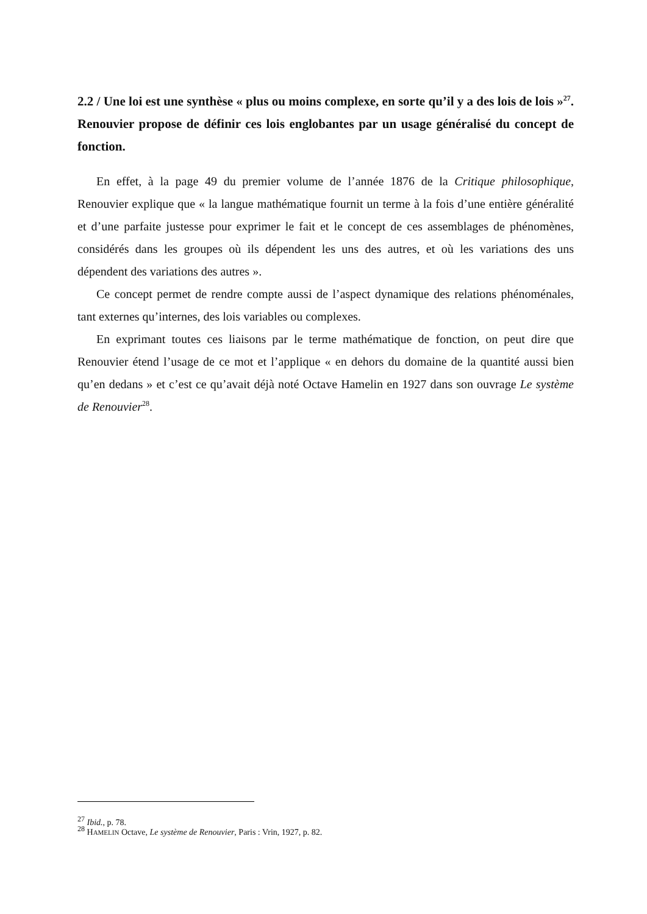2.2 / Une loi est une synthèse « plus ou moins complexe, en sorte qu’il y a des lois de lois »<sup>27</sup>. Renouvier propose de définir ces lois englobantes par un usage généralisé du concept de fonction.
En effet, à la page 49 du premier volume de l’année 1876 de la Critique philosophique, Renouvier explique que « la langue mathématique fournit un terme à la fois d’une entière généralité et d’une parfaite justesse pour exprimer le fait et le concept de ces assemblages de phénomènes, considérés dans les groupes où ils dépendent les uns des autres, et où les variations des uns dépendent des variations des autres ».
Ce concept permet de rendre compte aussi de l’aspect dynamique des relations phénoménales, tant externes qu’internes, des lois variables ou complexes.
En exprimant toutes ces liaisons par le terme mathématique de fonction, on peut dire que Renouvier étend l’usage de ce mot et l’applique « en dehors du domaine de la quantité aussi bien qu’en dedans » et c’est ce qu’avait déjà noté Octave Hamelin en 1927 dans son ouvrage Le système de Renouvier<sup>28</sup>.
<sup>27</sup> Ibid., p. 78.
<sup>28</sup> HAMELIN Octave, Le système de Renouvier, Paris : Vrin, 1927, p. 82.